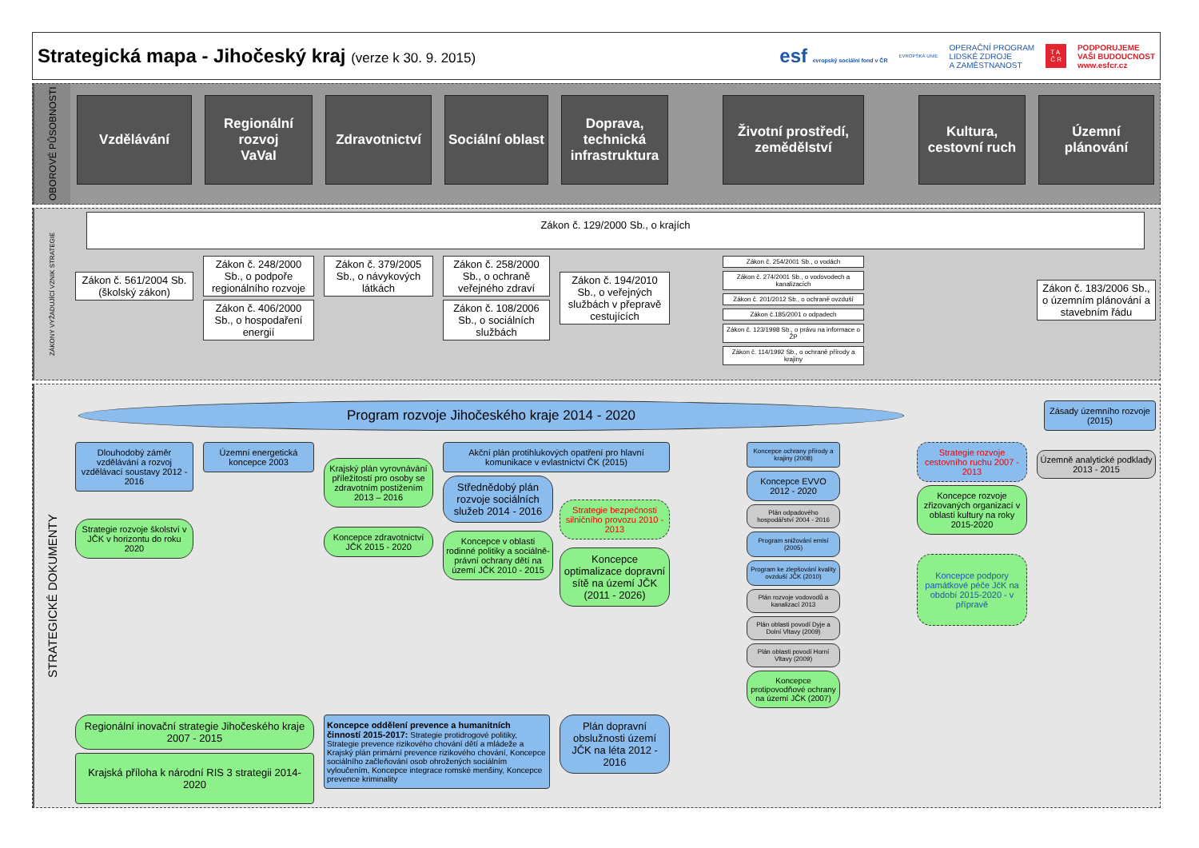Strategická mapa - Jihočeský kraj (verze k 30. 9. 2015)
esf evropský sociální fond v ČR
EVROPSKÁ UNIE
OPERAČNÍ PROGRAM
LIDSKÉ ZDROJE
A ZAMĚSTNANOST
T A
Č R
PODPORUJEME
VAŠI BUDOUCNOST
www.esfcr.cz
OBOROVÉ PŮSOBNOSTI
Vzdělávání
Regionální rozvoj
VaVaI
Zdravotnictví
Sociální oblast
Doprava, technická infrastruktura
Životní prostředí, zemědělství
Kultura, cestovní ruch
Územní plánování
ZÁKONY VYŽADUJÍCÍ VZNIK STRATEGIE
Zákon č. 129/2000 Sb., o krajích
Zákon č. 561/2004 Sb. (školský zákon)
Zákon č. 248/2000 Sb., o podpoře regionálního rozvoje
Zákon č. 406/2000 Sb., o hospodaření energií
Zákon č. 379/2005 Sb., o návykových látkách
Zákon č. 258/2000 Sb., o ochraně veřejného zdraví
Zákon č. 108/2006 Sb., o sociálních službách
Zákon č. 194/2010 Sb., o veřejných službách v přepravě cestujících
Zákon č. 254/2001 Sb., o vodách
Zákon č. 274/2001 Sb., o vodovodech a kanalizacích
Zákon č. 201/2012 Sb., o ochraně ovzduší
Zákon č.185/2001 o odpadech
Zákon č. 123/1998 Sb., o právu na informace o ŽP
Zákon č. 114/1992 Sb., o ochraně přírody a krajiny
Zákon č. 183/2006 Sb., o územním plánování a stavebním řádu
STRATEGICKÉ DOKUMENTY
Program rozvoje Jihočeského kraje 2014 - 2020
Zásady územního rozvoje (2015)
Dlouhodobý záměr vzdělávání a rozvoj vzdělávací soustavy 2012 - 2016
Strategie rozvoje školství v JČK v horizontu do roku 2020
Územní energetická koncepce 2003
Krajský plán vyrovnávání příležitostí pro osoby se zdravotním postižením 2013 – 2016
Koncepce zdravotnictví JČK 2015 - 2020
Akční plán protihlukových opatření pro hlavní komunikace v evlastnictví ČK (2015)
Střednědobý plán rozvoje sociálních služeb 2014 - 2016
Koncepce v oblasti rodinné politiky a sociálně-právní ochrany dětí na území JČK 2010 - 2015
Strategie bezpečnosti silničního provozu 2010 - 2013
Koncepce optimalizace dopravní sítě na území JČK (2011 - 2026)
Koncepce ochrany přírody a krajiny (2008)
Koncepce EVVO 2012 - 2020
Plán odpadového hospodářství 2004 - 2016
Program snižování emisí (2005)
Program ke zlepšování kvality ovzduší JČK (2010)
Plán rozvoje vodovodů a kanalizací 2013
Plán oblasti povodí Dyje a Dolní Vltavy (2009)
Plán oblasti povodí Horní Vltavy (2009)
Koncepce protipovodňové ochrany na území JČK (2007)
Strategie rozvoje cestovního ruchu 2007 - 2013
Koncepce rozvoje zřizovaných organizací v oblasti kultury na roky 2015-2020
Koncepce podpory památkové péče JčK na období 2015-2020 - v přípravě
Územně analytické podklady 2013 - 2015
Regionální inovační strategie Jihočeského kraje 2007 - 2015
Krajská příloha k národní RIS 3 strategii 2014-2020
Koncepce oddělení prevence a humanitních činností 2015-2017: Strategie protidrogové politiky, Strategie prevence rizikového chování dětí a mládeže a Krajský plán primární prevence rizikového chování, Koncepce sociálního začleňování osob ohrožených sociálním vyloučením, Koncepce integrace romské menšiny, Koncepce prevence kriminality
Plán dopravní obslužnosti území JČK na léta 2012 - 2016